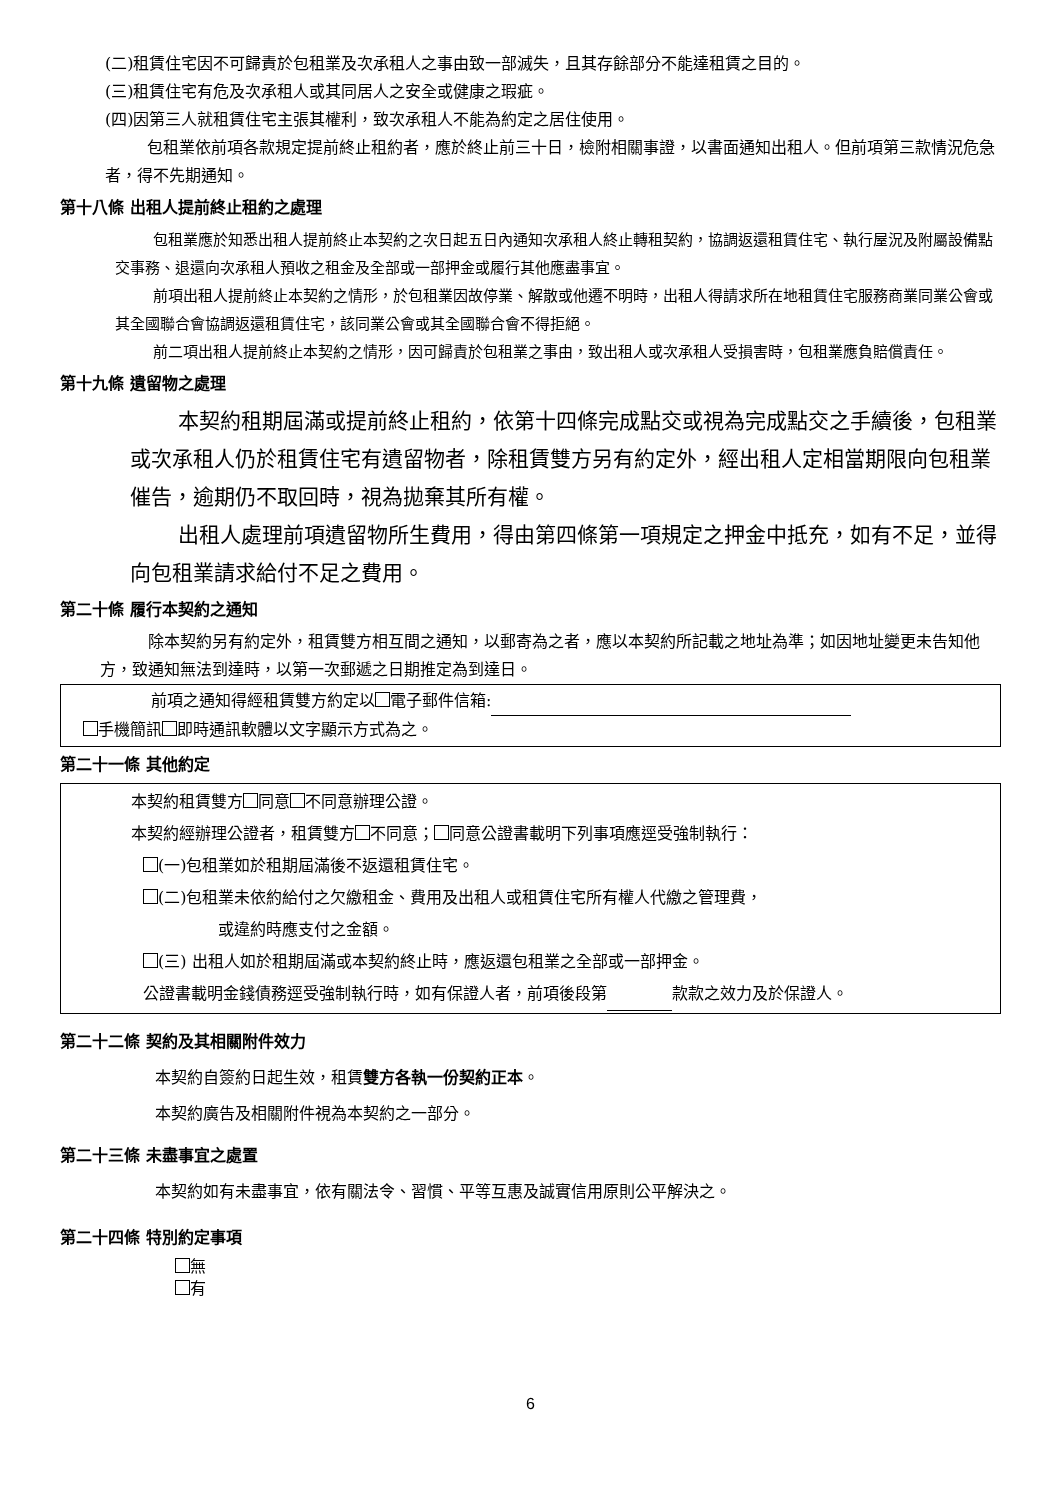(二)租賃住宅因不可歸責於包租業及次承租人之事由致一部滅失，且其存餘部分不能達租賃之目的。
(三)租賃住宅有危及次承租人或其同居人之安全或健康之瑕疵。
(四)因第三人就租賃住宅主張其權利，致次承租人不能為約定之居住使用。
包租業依前項各款規定提前終止租約者，應於終止前三十日，檢附相關事證，以書面通知出租人。但前項第三款情況危急者，得不先期通知。
第十八條 出租人提前終止租約之處理
包租業應於知悉出租人提前終止本契約之次日起五日內通知次承租人終止轉租契約，協調返還租賃住宅、執行屋況及附屬設備點交事務、退還向次承租人預收之租金及全部或一部押金或履行其他應盡事宜。
前項出租人提前終止本契約之情形，於包租業因故停業、解散或他遷不明時，出租人得請求所在地租賃住宅服務商業同業公會或其全國聯合會協調返還租賃住宅，該同業公會或其全國聯合會不得拒絕。
前二項出租人提前終止本契約之情形，因可歸責於包租業之事由，致出租人或次承租人受損害時，包租業應負賠償責任。
第十九條 遺留物之處理
本契約租期屆滿或提前終止租約，依第十四條完成點交或視為完成點交之手續後，包租業或次承租人仍於租賃住宅有遺留物者，除租賃雙方另有約定外，經出租人定相當期限向包租業催告，逾期仍不取回時，視為拋棄其所有權。
出租人處理前項遺留物所生費用，得由第四條第一項規定之押金中抵充，如有不足，並得向包租業請求給付不足之費用。
第二十條 履行本契約之通知
除本契約另有約定外，租賃雙方相互間之通知，以郵寄為之者，應以本契約所記載之地址為準；如因地址變更未告知他方，致通知無法到達時，以第一次郵遞之日期推定為到達日。
前項之通知得經租賃雙方約定以 電子郵件信箱:
手機簡訊 即時通訊軟體以文字顯示方式為之。
第二十一條 其他約定
本契約租賃雙方 同意 不同意辦理公證。
本契約經辦理公證者，租賃雙方 不同意； 同意公證書載明下列事項應逕受強制執行：
(一)包租業如於租期屆滿後不返還租賃住宅。
(二)包租業未依約給付之欠繳租金、費用及出租人或租賃住宅所有權人代繳之管理費，
或違約時應支付之金額。
(三) 出租人如於租期屆滿或本契約終止時，應返還包租業之全部或一部押金。
公證書載明金錢債務逕受強制執行時，如有保證人者，前項後段第 款款之效力及於保證人。
第二十二條 契約及其相關附件效力
本契約自簽約日起生效，租賃雙方各執一份契約正本。
本契約廣告及相關附件視為本契約之一部分。
第二十三條 未盡事宜之處置
本契約如有未盡事宜，依有關法令、習慣、平等互惠及誠實信用原則公平解決之。
第二十四條 特別約定事項
無
有
6